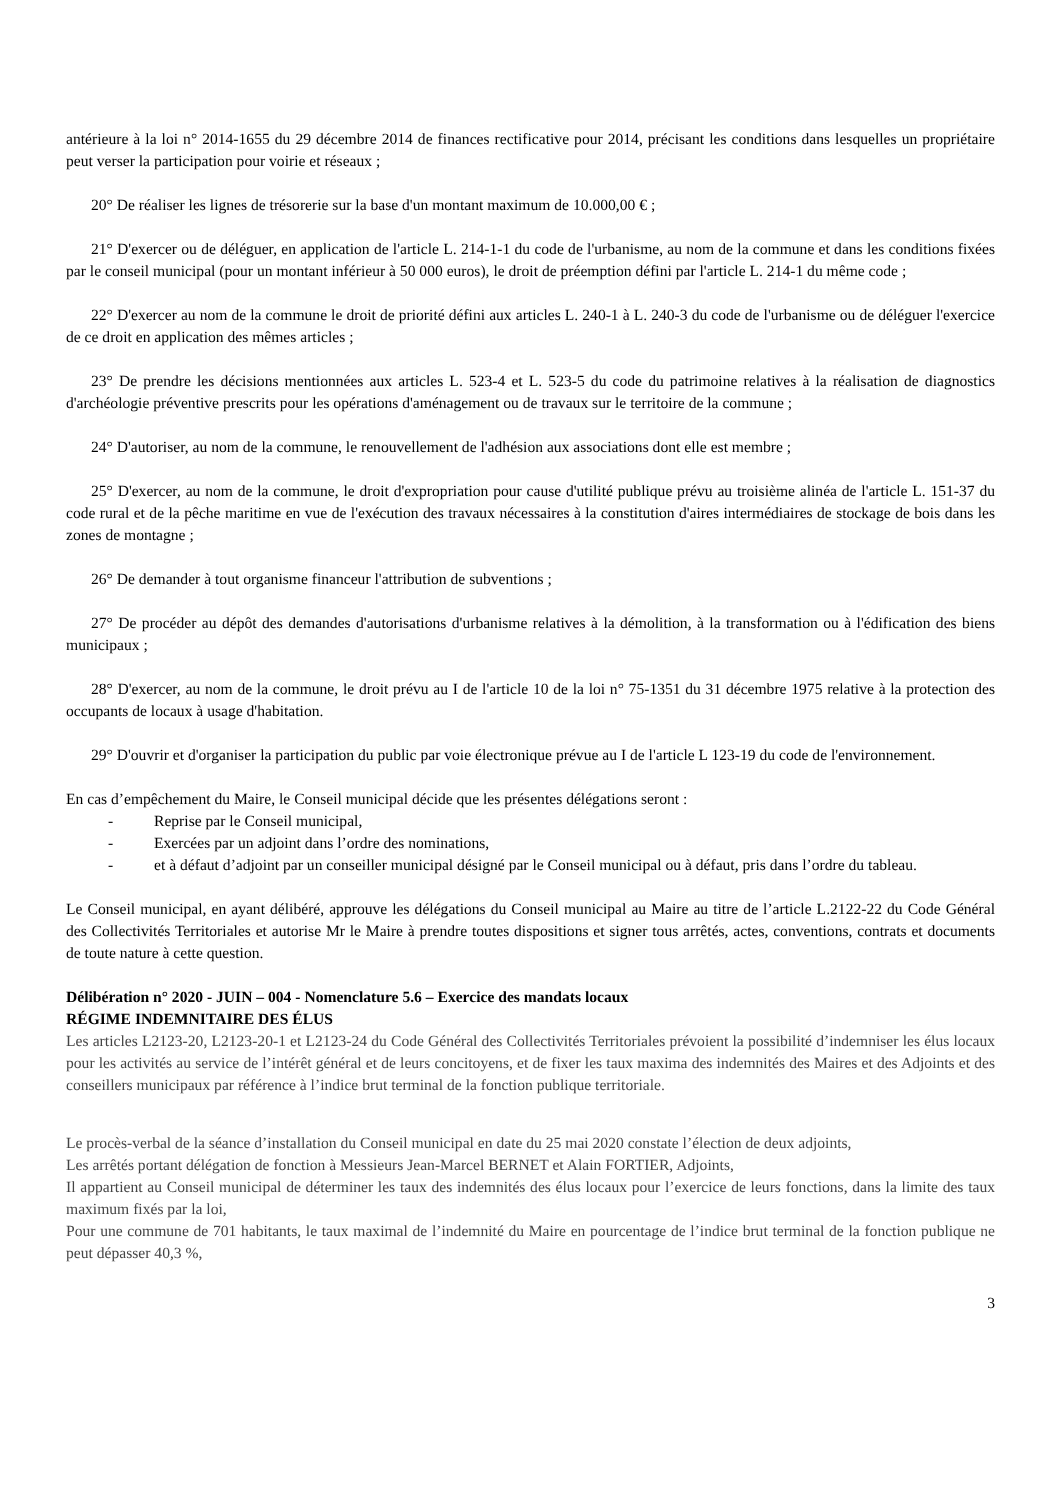antérieure à la loi n° 2014-1655 du 29 décembre 2014 de finances rectificative pour 2014, précisant les conditions dans lesquelles un propriétaire peut verser la participation pour voirie et réseaux ;
20° De réaliser les lignes de trésorerie sur la base d'un montant maximum de 10.000,00 € ;
21° D'exercer ou de déléguer, en application de l'article L. 214-1-1 du code de l'urbanisme, au nom de la commune et dans les conditions fixées par le conseil municipal (pour un montant inférieur à 50 000 euros), le droit de préemption défini par l'article L. 214-1 du même code ;
22° D'exercer au nom de la commune le droit de priorité défini aux articles L. 240-1 à L. 240-3 du code de l'urbanisme ou de déléguer l'exercice de ce droit en application des mêmes articles ;
23° De prendre les décisions mentionnées aux articles L. 523-4 et L. 523-5 du code du patrimoine relatives à la réalisation de diagnostics d'archéologie préventive prescrits pour les opérations d'aménagement ou de travaux sur le territoire de la commune ;
24° D'autoriser, au nom de la commune, le renouvellement de l'adhésion aux associations dont elle est membre ;
25° D'exercer, au nom de la commune, le droit d'expropriation pour cause d'utilité publique prévu au troisième alinéa de l'article L. 151-37 du code rural et de la pêche maritime en vue de l'exécution des travaux nécessaires à la constitution d'aires intermédiaires de stockage de bois dans les zones de montagne ;
26° De demander à tout organisme financeur l'attribution de subventions ;
27° De procéder au dépôt des demandes d'autorisations d'urbanisme relatives à la démolition, à la transformation ou à l'édification des biens municipaux ;
28° D'exercer, au nom de la commune, le droit prévu au I de l'article 10 de la loi n° 75-1351 du 31 décembre 1975 relative à la protection des occupants de locaux à usage d'habitation.
29° D'ouvrir et d'organiser la participation du public par voie électronique prévue au I de l'article L 123-19 du code de l'environnement.
En cas d’empêchement du Maire, le Conseil municipal décide que les présentes délégations seront :
- Reprise par le Conseil municipal,
- Exercées par un adjoint dans l’ordre des nominations,
- et à défaut d’adjoint par un conseiller municipal désigné par le Conseil municipal ou à défaut, pris dans l’ordre du tableau.
Le Conseil municipal, en ayant délibéré, approuve les délégations du Conseil municipal au Maire au titre de l’article L.2122-22 du Code Général des Collectivités Territoriales et autorise Mr le Maire à prendre toutes dispositions et signer tous arrêtés, actes, conventions, contrats et documents de toute nature à cette question.
Délibération n° 2020 - JUIN – 004 - Nomenclature 5.6 – Exercice des mandats locaux
RÉGIME INDEMNITAIRE DES ÉLUS
Les articles L2123-20, L2123-20-1 et L2123-24 du Code Général des Collectivités Territoriales prévoient la possibilité d’indemniser les élus locaux pour les activités au service de l’intérêt général et de leurs concitoyens, et de fixer les taux maxima des indemnités des Maires et des Adjoints et des conseillers municipaux par référence à l’indice brut terminal de la fonction publique territoriale.
Le procès-verbal de la séance d’installation du Conseil municipal en date du 25 mai 2020 constate l’élection de deux adjoints,
Les arrêtés portant délégation de fonction à Messieurs Jean-Marcel BERNET et Alain FORTIER, Adjoints,
Il appartient au Conseil municipal de déterminer les taux des indemnités des élus locaux pour l’exercice de leurs fonctions, dans la limite des taux maximum fixés par la loi,
Pour une commune de 701 habitants, le taux maximal de l’indemnité du Maire en pourcentage de l’indice brut terminal de la fonction publique ne peut dépasser 40,3 %,
3